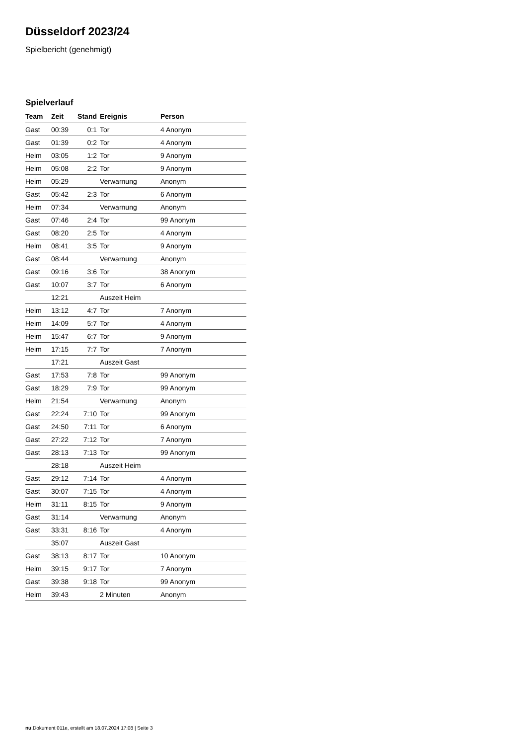Düsseldorf 2023/24
Spielbericht (genehmigt)
Spielverlauf
| Team | Zeit | Stand | Ereignis | Person |
| --- | --- | --- | --- | --- |
| Gast | 00:39 | 0:1 | Tor | 4 Anonym |
| Gast | 01:39 | 0:2 | Tor | 4 Anonym |
| Heim | 03:05 | 1:2 | Tor | 9 Anonym |
| Heim | 05:08 | 2:2 | Tor | 9 Anonym |
| Heim | 05:29 | | Verwarnung | Anonym |
| Gast | 05:42 | 2:3 | Tor | 6 Anonym |
| Heim | 07:34 | | Verwarnung | Anonym |
| Gast | 07:46 | 2:4 | Tor | 99 Anonym |
| Gast | 08:20 | 2:5 | Tor | 4 Anonym |
| Heim | 08:41 | 3:5 | Tor | 9 Anonym |
| Gast | 08:44 | | Verwarnung | Anonym |
| Gast | 09:16 | 3:6 | Tor | 38 Anonym |
| Gast | 10:07 | 3:7 | Tor | 6 Anonym |
| | 12:21 | | Auszeit Heim | |
| Heim | 13:12 | 4:7 | Tor | 7 Anonym |
| Heim | 14:09 | 5:7 | Tor | 4 Anonym |
| Heim | 15:47 | 6:7 | Tor | 9 Anonym |
| Heim | 17:15 | 7:7 | Tor | 7 Anonym |
| | 17:21 | | Auszeit Gast | |
| Gast | 17:53 | 7:8 | Tor | 99 Anonym |
| Gast | 18:29 | 7:9 | Tor | 99 Anonym |
| Heim | 21:54 | | Verwarnung | Anonym |
| Gast | 22:24 | 7:10 | Tor | 99 Anonym |
| Gast | 24:50 | 7:11 | Tor | 6 Anonym |
| Gast | 27:22 | 7:12 | Tor | 7 Anonym |
| Gast | 28:13 | 7:13 | Tor | 99 Anonym |
| | 28:18 | | Auszeit Heim | |
| Gast | 29:12 | 7:14 | Tor | 4 Anonym |
| Gast | 30:07 | 7:15 | Tor | 4 Anonym |
| Heim | 31:11 | 8:15 | Tor | 9 Anonym |
| Gast | 31:14 | | Verwarnung | Anonym |
| Gast | 33:31 | 8:16 | Tor | 4 Anonym |
| | 35:07 | | Auszeit Gast | |
| Gast | 38:13 | 8:17 | Tor | 10 Anonym |
| Heim | 39:15 | 9:17 | Tor | 7 Anonym |
| Gast | 39:38 | 9:18 | Tor | 99 Anonym |
| Heim | 39:43 | | 2 Minuten | Anonym |
nu.Dokument 011e, erstellt am 18.07.2024 17:08 | Seite 3